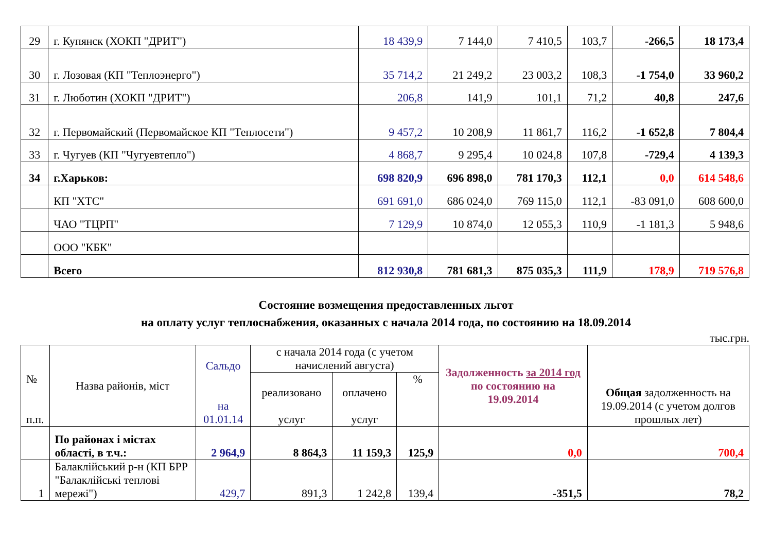| 29 | г. Купянск (ХОКП "ДРИТ") | 18 439,9 | 7 144,0 | 7 410,5 | 103,7 | -266,5 | 18 173,4 |
| 30 | г. Лозовая (КП "Теплоэнерго") | 35 714,2 | 21 249,2 | 23 003,2 | 108,3 | -1 754,0 | 33 960,2 |
| 31 | г. Люботин (ХОКП "ДРИТ") | 206,8 | 141,9 | 101,1 | 71,2 | 40,8 | 247,6 |
| 32 | г. Первомайский (Первомайское КП "Теплосети") | 9 457,2 | 10 208,9 | 11 861,7 | 116,2 | -1 652,8 | 7 804,4 |
| 33 | г. Чугуев (КП "Чугуевтепло") | 4 868,7 | 9 295,4 | 10 024,8 | 107,8 | -729,4 | 4 139,3 |
| 34 | г.Харьков: | 698 820,9 | 696 898,0 | 781 170,3 | 112,1 | 0,0 | 614 548,6 |
| | КП "ХТС" | 691 691,0 | 686 024,0 | 769 115,0 | 112,1 | -83 091,0 | 608 600,0 |
| | ЧАО "ТЦРП" | 7 129,9 | 10 874,0 | 12 055,3 | 110,9 | -1 181,3 | 5 948,6 |
| | ООО "КБК" | | | | | | |
| | Всего | 812 930,8 | 781 681,3 | 875 035,3 | 111,9 | 178,9 | 719 576,8 |
Состояние возмещения предоставленных льгот
на оплату услуг теплоснабжения, оказанных с начала 2014 года, по состоянию на 18.09.2014
тыс.грн.
| № п.п. | Назва районів, міст | Сальдо на 01.01.14 | с начала 2014 года (с учетом начислений августа) | | | Задолженность за 2014 год по состоянию на 19.09.2014 | Общая задолженность на 19.09.2014 (с учетом долгов прошлых лет) |
| | | | реализовано услуг | оплачено услуг | % | | |
| | По районах і містах області, в т.ч.: | 2 964,9 | 8 864,3 | 11 159,3 | 125,9 | 0,0 | 700,4 |
| 1 | Балаклійський р-н (КП БРР "Балаклійські теплові мережі") | 429,7 | 891,3 | 1 242,8 | 139,4 | -351,5 | 78,2 |